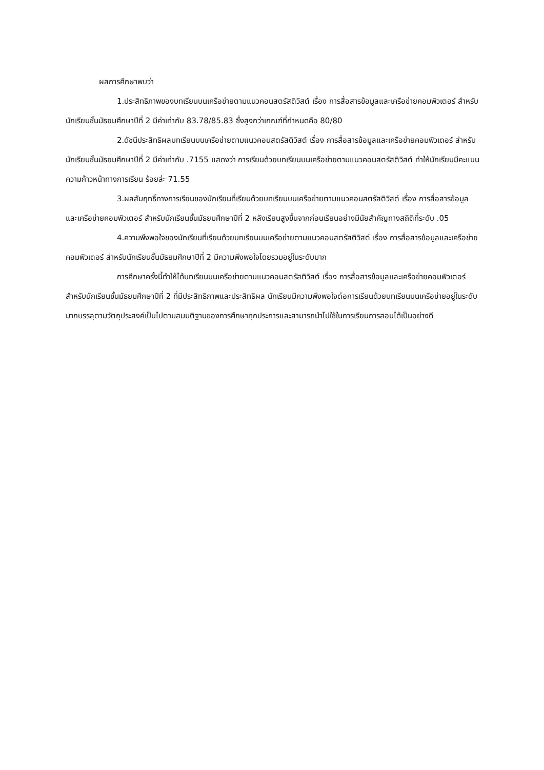ผลการศึกษาพบว่า
1.ประสิทธิภาพของบทเรียนบนเครือข่ายตามแนวคอนสตรัสติวิสต์ เรื่อง การสื่อสารข้อมูลและเครือข่ายคอมพิวเตอร์ สำหรับนักเรียนชั้นมัธยมศึกษาปีที่ 2 มีค่าเท่ากับ 83.78/85.83 ซึ่งสูงกว่าเกณฑ์ที่กำหนดคือ 80/80
2.ดัชนีประสิทธิผลบทเรียนบนเครือข่ายตามแนวคอนสตรัสติวิสต์ เรื่อง การสื่อสารข้อมูลและเครือข่ายคอมพิวเตอร์ สำหรับนักเรียนชั้นมัธยมศึกษาปีที่ 2 มีค่าเท่ากับ .7155 แสดงว่า การเรียนด้วยบทเรียนบนเครือข่ายตามแนวคอนสตรัสติวิสต์ ทำให้นักเรียนมีคะแนนความก้าวหน้าทางการเรียน ร้อยล่ะ 71.55
3.ผลสัมฤทธิ์ทางการเรียนของนักเรียนที่เรียนด้วยบทเรียนบนเครือข่ายตามแนวคอนสตรัสติวิสต์ เรื่อง การสื่อสารข้อมูลและเครือข่ายคอมพิวเตอร์ สำหรับนักเรียนชั้นมัธยมศึกษาปีที่ 2 หลังเรียนสูงขึ้นจากก่อนเรียนอย่างมีนัยสำคัญทางสถิติที่ระดับ .05
4.ความพึงพอใจของนักเรียนที่เรียนด้วยบทเรียนบนเครือข่ายตามแนวคอนสตรัสติวิสต์ เรื่อง การสื่อสารข้อมูลและเครือข่ายคอมพิวเตอร์ สำหรับนักเรียนชั้นมัธยมศึกษาปีที่ 2 มีความพึงพอใจโดยรวมอยู่ในระดับมาก
การศึกษาครั้งนี้ทำให้ได้บทเรียนบนเครือข่ายตามแนวคอนสตรัสติวิสต์ เรื่อง การสื่อสารข้อมูลและเครือข่ายคอมพิวเตอร์ สำหรับนักเรียนชั้นมัธยมศึกษาปีที่ 2 ที่มีประสิทธิภาพและประสิทธิผล นักเรียนมีความพึงพอใจต่อการเรียนด้วยบทเรียนบนเครือข่ายอยู่ในระดับมากบรรลุตามวัตถุประสงค์เป็นไปตามสมมติฐานของการศึกษาทุกประการและสามารถนำไปใช้ในการเรียนการสอนได้เป็นอย่างดี